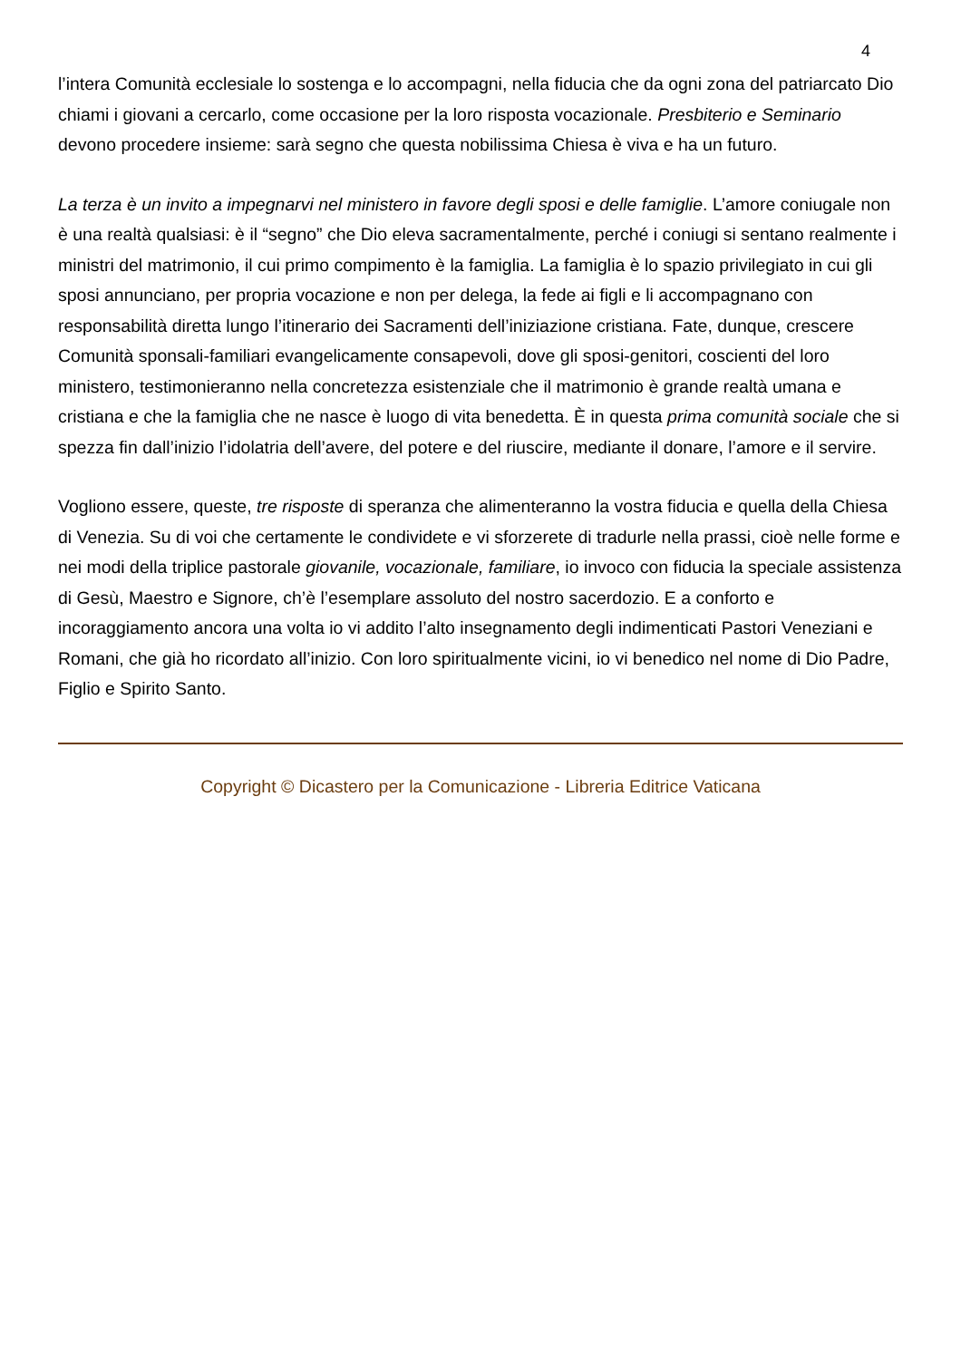4
l’intera Comunità ecclesiale lo sostenga e lo accompagni, nella fiducia che da ogni zona del patriarcato Dio chiami i giovani a cercarlo, come occasione per la loro risposta vocazionale. Presbiterio e Seminario devono procedere insieme: sarà segno che questa nobilissima Chiesa è viva e ha un futuro.
La terza è un invito a impegnarvi nel ministero in favore degli sposi e delle famiglie. L’amore coniugale non è una realtà qualsiasi: è il “segno” che Dio eleva sacramentalmente, perché i coniugi si sentano realmente i ministri del matrimonio, il cui primo compimento è la famiglia. La famiglia è lo spazio privilegiato in cui gli sposi annunciano, per propria vocazione e non per delega, la fede ai figli e li accompagnano con responsabilità diretta lungo l’itinerario dei Sacramenti dell’iniziazione cristiana. Fate, dunque, crescere Comunità sponsali-familiari evangelicamente consapevoli, dove gli sposi-genitori, coscienti del loro ministero, testimonieranno nella concretezza esistenziale che il matrimonio è grande realtà umana e cristiana e che la famiglia che ne nasce è luogo di vita benedetta. È in questa prima comunità sociale che si spezza fin dall’inizio l’idolatria dell’avere, del potere e del riuscire, mediante il donare, l’amore e il servire.
Vogliono essere, queste, tre risposte di speranza che alimenteranno la vostra fiducia e quella della Chiesa di Venezia. Su di voi che certamente le condividete e vi sforzerete di tradurle nella prassi, cioè nelle forme e nei modi della triplice pastorale giovanile, vocazionale, familiare, io invoco con fiducia la speciale assistenza di Gesù, Maestro e Signore, ch’è l’esemplare assoluto del nostro sacerdozio. E a conforto e incoraggiamento ancora una volta io vi addito l’alto insegnamento degli indimenticati Pastori Veneziani e Romani, che già ho ricordato all’inizio. Con loro spiritualmente vicini, io vi benedico nel nome di Dio Padre, Figlio e Spirito Santo.
Copyright © Dicastero per la Comunicazione - Libreria Editrice Vaticana